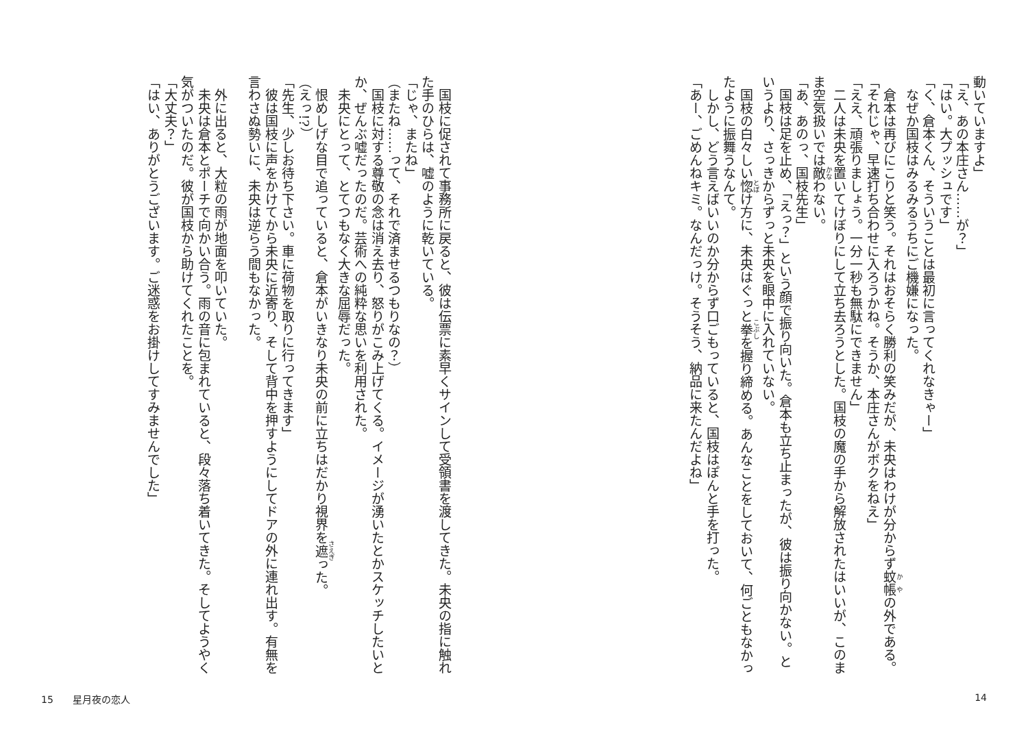動いていますよ」
「え、あの本庄さん……が？」
「はい。大プッシュです」
「く、倉本くん、そういうことは最初に言ってくれなきゃー」
　なぜか国枝はみるみるうちにご機嫌になった。
　倉本は再びにこりと笑う。それはおそらく勝利の笑みだが、未央はわけが分からず蚊帳の外である。
「それじゃ、早速打ち合わせに入ろうかね。そうか、本庄さんがボクをねえ」
「ええ、頑張りましょう。一分一秒も無駄にできません」
　二人は未央を置いてけぼりにして立ち去ろうとした。国枝の魔の手から解放されたはいいが、このまま空気扱いでは敵わない。
「あ、あのっ、国枝先生」
　国枝は足を止め、「えっ？」という顔で振り向いた。倉本も立ち止まったが、彼は振り向かない。というより、さっきからずっと未央を眼中に入れていない。
　国枝の白々しい惚け方に、未央はぐっと拳を握り締める。あんなことをしておいて、何ごともなかったように振舞うなんて。
　しかし、どう言えばいいのか分からず口ごもっていると、国枝はぽんと手を打った。
「あー、ごめんねキミ。なんだっけ。そうそう、納品に来たんだよね」
　国枝に促されて事務所に戻ると、彼は伝票に素早くサインして受領書を渡してきた。未央の指に触れた手のひらは、嘘のように乾いている。
「じゃ、またね」
（またね……って、それで済ませるつもりなの？）
　国枝に対する尊敬の念は消え去り、怒りがこみ上げてくる。イメージが湧いたとかスケッチしたいとか、ぜんぶ嘘だったのだ。芸術への純粋な思いを利用された。
　未央にとって、とてつもなく大きな屈辱だった。
　恨めしげな目で追っていると、倉本がいきなり未央の前に立ちはだかり視界を遮った。
（えっ!?）
「先生、少しお待ち下さい。車に荷物を取りに行ってきます」
　彼は国枝に声をかけてから未央に近寄り、そして背中を押すようにしてドアの外に連れ出す。有無を言わさぬ勢いに、未央は逆らう間もなかった。
　
　外に出ると、大粒の雨が地面を叩いていた。
　未央は倉本とポーチで向かい合う。雨の音に包まれていると、段々落ち着いてきた。そしてようやく気がついたのだ。彼が国枝から助けてくれたことを。
「大丈夫？」
「はい、ありがとうございます。ご迷惑をお掛けしてすみませんでした」
15　　星月夜の恋人 14